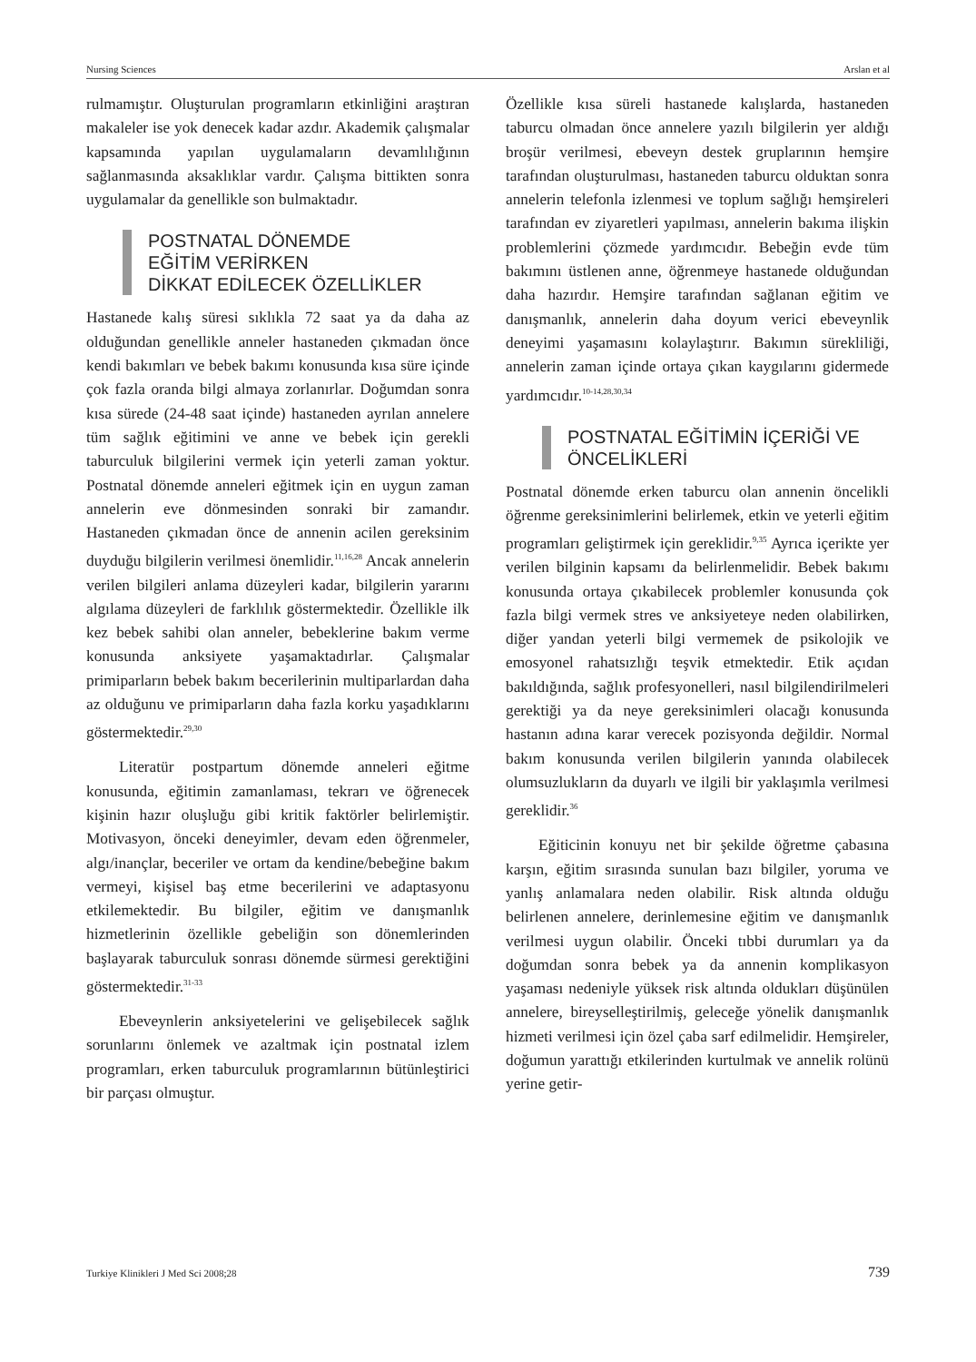Nursing Sciences Arslan et al
rulmamıştır. Oluşturulan programların etkinliğini araştıran makaleler ise yok denecek kadar azdır. Akademik çalışmalar kapsamında yapılan uygulamaların devamlılığının sağlanmasında aksaklıklar vardır. Çalışma bittikten sonra uygulamalar da genellikle son bulmaktadır.
POSTNATAL DÖNEMDE
EĞİTİM VERİRKEN
DİKKAT EDİLECEK ÖZELLİKLER
Hastanede kalış süresi sıklıkla 72 saat ya da daha az olduğundan genellikle anneler hastaneden çıkmadan önce kendi bakımları ve bebek bakımı konusunda kısa süre içinde çok fazla oranda bilgi almaya zorlanırlar. Doğumdan sonra kısa sürede (24-48 saat içinde) hastaneden ayrılan annelere tüm sağlık eğitimini ve anne ve bebek için gerekli taburculuk bilgilerini vermek için yeterli zaman yoktur. Postnatal dönemde anneleri eğitmek için en uygun zaman annelerin eve dönmesinden sonraki bir zamandır. Hastaneden çıkmadan önce de annenin acilen gereksinim duyduğu bilgilerin verilmesi önemlidir.<sup>11,16,28</sup> Ancak annelerin verilen bilgileri anlama düzeyleri kadar, bilgilerin yararını algılama düzeyleri de farklılık göstermektedir. Özellikle ilk kez bebek sahibi olan anneler, bebeklerine bakım verme konusunda anksiyete yaşamaktadırlar. Çalışmalar primiparların bebek bakım becerilerinin multiparlardan daha az olduğunu ve primiparların daha fazla korku yaşadıklarını göstermektedir.<sup>29,30</sup>
Literatür postpartum dönemde anneleri eğitme konusunda, eğitimin zamanlaması, tekrarı ve öğrenecek kişinin hazır oluşluğu gibi kritik faktörler belirlemiştir. Motivasyon, önceki deneyimler, devam eden öğrenmeler, algı/inançlar, beceriler ve ortam da kendine/bebeğine bakım vermeyi, kişisel baş etme becerilerini ve adaptasyonu etkilemektedir. Bu bilgiler, eğitim ve danışmanlık hizmetlerinin özellikle gebeliğin son dönemlerinden başlayarak taburculuk sonrası dönemde sürmesi gerektiğini göstermektedir.<sup>31-33</sup>
Ebeveynlerin anksiyetelerini ve gelişebilecek sağlık sorunlarını önlemek ve azaltmak için postnatal izlem programları, erken taburculuk programlarının bütünleştirici bir parçası olmuştur.
Özellikle kısa süreli hastanede kalışlarda, hastaneden taburcu olmadan önce annelere yazılı bilgilerin yer aldığı broşür verilmesi, ebeveyn destek gruplarının hemşire tarafından oluşturulması, hastaneden taburcu olduktan sonra annelerin telefonla izlenmesi ve toplum sağlığı hemşireleri tarafından ev ziyaretleri yapılması, annelerin bakıma ilişkin problemlerini çözmede yardımcıdır. Bebeğin evde tüm bakımını üstlenen anne, öğrenmeye hastanede olduğundan daha hazırdır. Hemşire tarafından sağlanan eğitim ve danışmanlık, annelerin daha doyum verici ebeveynlik deneyimi yaşamasını kolaylaştırır. Bakımın sürekliliği, annelerin zaman içinde ortaya çıkan kaygılarını gidermede yardımcıdır.<sup>10-14,28,30,34</sup>
POSTNATAL EĞİTİMİN İÇERİĞİ VE
ÖNCELİKLERİ
Postnatal dönemde erken taburcu olan annenin öncelikli öğrenme gereksinimlerini belirlemek, etkin ve yeterli eğitim programları geliştirmek için gereklidir.<sup>9,35</sup> Ayrıca içerikte yer verilen bilginin kapsamı da belirlenmelidir. Bebek bakımı konusunda ortaya çıkabilecek problemler konusunda çok fazla bilgi vermek stres ve anksiyeteye neden olabilirken, diğer yandan yeterli bilgi vermemek de psikolojik ve emosyonel rahatsızlığı teşvik etmektedir. Etik açıdan bakıldığında, sağlık profesyonelleri, nasıl bilgilendirilmeleri gerektiği ya da neye gereksinimleri olacağı konusunda hastanın adına karar verecek pozisyonda değildir. Normal bakım konusunda verilen bilgilerin yanında olabilecek olumsuzlukların da duyarlı ve ilgili bir yaklaşımla verilmesi gereklidir.<sup>36</sup>
Eğiticinin konuyu net bir şekilde öğretme çabasına karşın, eğitim sırasında sunulan bazı bilgiler, yoruma ve yanlış anlamalara neden olabilir. Risk altında olduğu belirlenen annelere, derinlemesine eğitim ve danışmanlık verilmesi uygun olabilir. Önceki tıbbi durumları ya da doğumdan sonra bebek ya da annenin komplikasyon yaşaması nedeniyle yüksek risk altında oldukları düşünülen annelere, bireyselleştirilmiş, geleceğe yönelik danışmanlık hizmeti verilmesi için özel çaba sarf edilmelidir. Hemşireler, doğumun yarattığı etkilerinden kurtulmak ve annelik rolünü yerine getir-
Turkiye Klinikleri J Med Sci 2008;28 739